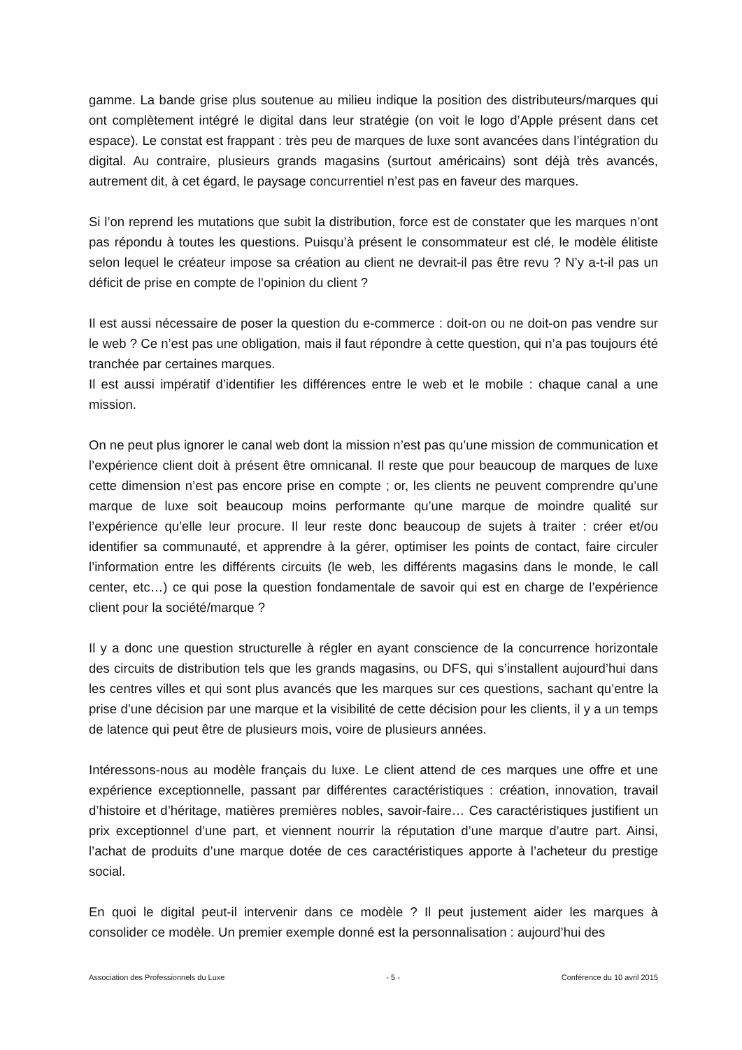gamme. La bande grise plus soutenue au milieu indique la position des distributeurs/marques qui ont complètement intégré le digital dans leur stratégie (on voit le logo d’Apple présent dans cet espace). Le constat est frappant : très peu de marques de luxe sont avancées dans l’intégration du digital. Au contraire, plusieurs grands magasins (surtout américains) sont déjà très avancés, autrement dit, à cet égard, le paysage concurrentiel n’est pas en faveur des marques.
Si l’on reprend les mutations que subit la distribution, force est de constater que les marques n’ont pas répondu à toutes les questions. Puisqu’à présent le consommateur est clé, le modèle élitiste selon lequel le créateur impose sa création au client ne devrait-il pas être revu ? N’y a-t-il pas un déficit de prise en compte de l’opinion du client ?
Il est aussi nécessaire de poser la question du e-commerce : doit-on ou ne doit-on pas vendre sur le web ? Ce n’est pas une obligation, mais il faut répondre à cette question, qui n’a pas toujours été tranchée par certaines marques.
Il est aussi impératif d’identifier les différences entre le web et le mobile : chaque canal a une mission.
On ne peut plus ignorer le canal web dont la mission n’est pas qu’une mission de communication et l’expérience client doit à présent être omnicanal. Il reste que pour beaucoup de marques de luxe cette dimension n’est pas encore prise en compte ; or, les clients ne peuvent comprendre qu’une marque de luxe soit beaucoup moins performante qu’une marque de moindre qualité sur l’expérience qu’elle leur procure. Il leur reste donc beaucoup de sujets à traiter : créer et/ou identifier sa communauté, et apprendre à la gérer, optimiser les points de contact, faire circuler l’information entre les différents circuits (le web, les différents magasins dans le monde, le call center, etc…) ce qui pose la question fondamentale de savoir qui est en charge de l’expérience client pour la société/marque ?
Il y a donc une question structurelle à régler en ayant conscience de la concurrence horizontale des circuits de distribution tels que les grands magasins, ou DFS, qui s’installent aujourd’hui dans les centres villes et qui sont plus avancés que les marques sur ces questions, sachant qu’entre la prise d’une décision par une marque et la visibilité de cette décision pour les clients, il y a un temps de latence qui peut être de plusieurs mois, voire de plusieurs années.
Intéressons-nous au modèle français du luxe. Le client attend de ces marques une offre et une expérience exceptionnelle, passant par différentes caractéristiques : création, innovation, travail d’histoire et d’héritage, matières premières nobles, savoir-faire… Ces caractéristiques justifient un prix exceptionnel d’une part, et viennent nourrir la réputation d’une marque d’autre part. Ainsi, l’achat de produits d’une marque dotée de ces caractéristiques apporte à l’acheteur du prestige social.
En quoi le digital peut-il intervenir dans ce modèle ? Il peut justement aider les marques à consolider ce modèle. Un premier exemple donné est la personnalisation : aujourd’hui des
Association des Professionnels du Luxe - 5 - Conférence du 10 avril 2015